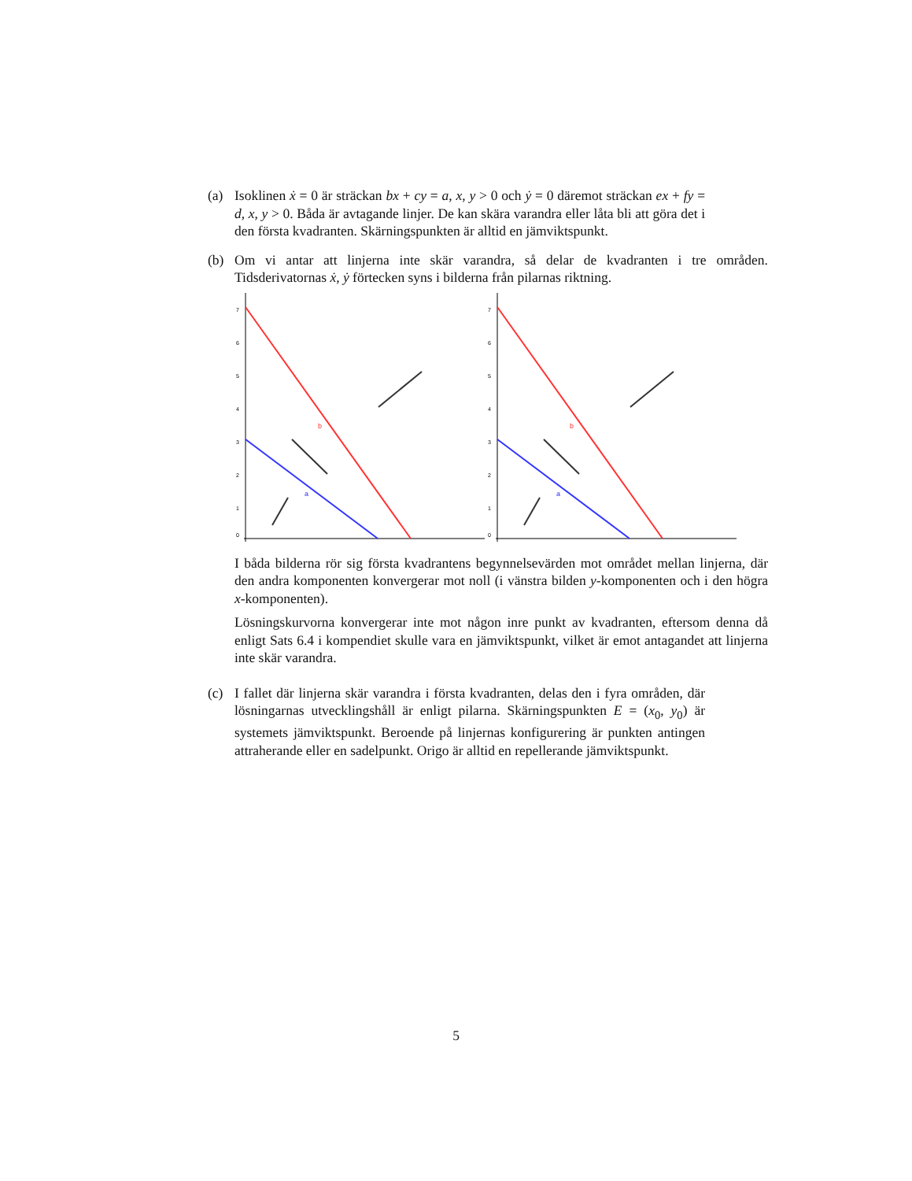(a) Isoklinen ẋ = 0 är sträckan bx + cy = a, x, y > 0 och ẏ = 0 däremot sträckan ex + fy = d, x, y > 0. Båda är avtagande linjer. De kan skära varandra eller låta bli att göra det i den första kvadranten. Skärningspunkten är alltid en jämviktspunkt.
(b) Om vi antar att linjerna inte skär varandra, så delar de kvadranten i tre områden. Tidsderivatornas ẋ, ẏ förtecken syns i bilderna från pilarnas riktning.
7
6
5
4
3
2
1
0
b
a
7
6
5
4
3
2
1
0
b
a
I båda bilderna rör sig första kvadrantens begynnelsevärden mot området mellan linjerna, där den andra komponenten konvergerar mot noll (i vänstra bilden y-komponenten och i den högra x-komponenten).
Lösningskurvorna konvergerar inte mot någon inre punkt av kvadranten, eftersom denna då enligt Sats 6.4 i kompendiet skulle vara en jämviktspunkt, vilket är emot antagandet att linjerna inte skär varandra.
(c) I fallet där linjerna skär varandra i första kvadranten, delas den i fyra områden, där lösningarnas utvecklingshåll är enligt pilarna. Skärningspunkten E = (x<sub>0</sub>, y<sub>0</sub>) är systemets jämviktspunkt. Beroende på linjernas konfigurering är punkten antingen attraherande eller en sadelpunkt. Origo är alltid en repellerande jämviktspunkt.
5